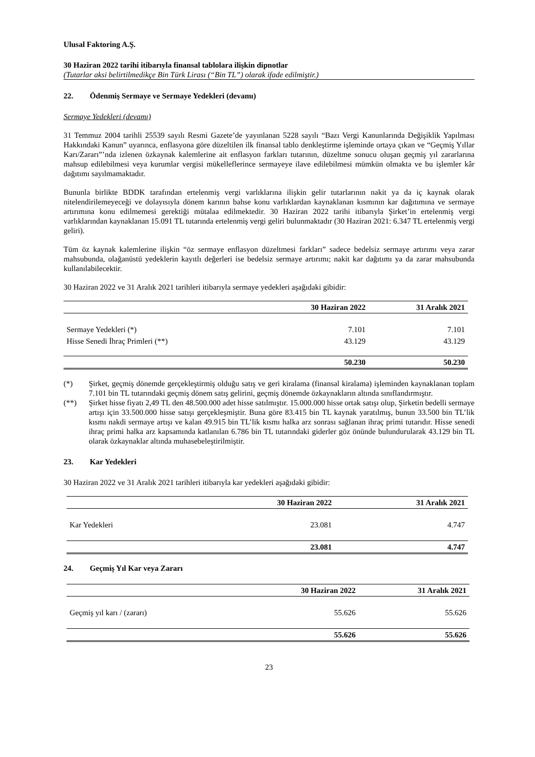Ulusal Faktoring A.Ş.
30 Haziran 2022 tarihi itibarıyla finansal tablolara ilişkin dipnotlar
(Tutarlar aksi belirtilmedikçe Bin Türk Lirası (“Bin TL”) olarak ifade edilmiştir.)
22. Ödenmiş Sermaye ve Sermaye Yedekleri (devamı)
Sermaye Yedekleri (devamı)
31 Temmuz 2004 tarihli 25539 sayılı Resmi Gazete’de yayınlanan 5228 sayılı “Bazı Vergi Kanunlarında Değişiklik Yapılması Hakkındaki Kanun” uyarınca, enflasyona göre düzeltilen ilk finansal tablo denkleştirme işleminde ortaya çıkan ve “Geçmiş Yıllar Karı/Zararı”’nda izlenen özkaynak kalemlerine ait enflasyon farkları tutarının, düzeltme sonucu oluşan geçmiş yıl zararlarına mahsup edilebilmesi veya kurumlar vergisi mükelleflerince sermayeye ilave edilebilmesi mümkün olmakta ve bu işlemler kâr dağıtımı sayılmamaktadır.
Bununla birlikte BDDK tarafından ertelenmiş vergi varlıklarına ilişkin gelir tutarlarının nakit ya da iç kaynak olarak nitelendirilemeyeceği ve dolayısıyla dönem karının bahse konu varlıklardan kaynaklanan kısmının kar dağıtımına ve sermaye artırımına konu edilmemesi gerektiği mütalaa edilmektedir. 30 Haziran 2022 tarihi itibarıyla Şirket’in ertelenmiş vergi varlıklarından kaynaklanan 15.091 TL tutarında ertelenmiş vergi geliri bulunmaktadır (30 Haziran 2021: 6.347 TL ertelenmiş vergi geliri).
Tüm öz kaynak kalemlerine ilişkin “öz sermaye enflasyon düzeltmesi farkları” sadece bedelsiz sermaye artırımı veya zarar mahsubunda, olağanüstü yedeklerin kayıtlı değerleri ise bedelsiz sermaye artırımı; nakit kar dağıtımı ya da zarar mahsubunda kullanılabilecektir.
30 Haziran 2022 ve 31 Aralık 2021 tarihleri itibarıyla sermaye yedekleri aşağıdaki gibidir:
| | 30 Haziran 2022 | 31 Aralık 2021 |
| --- | --- | --- |
| Sermaye Yedekleri (*) | 7.101 | 7.101 |
| Hisse Senedi İhraç Primleri (**) | 43.129 | 43.129 |
| | 50.230 | 50.230 |
(*) Şirket, geçmiş dönemde gerçekleştirmiş olduğu satış ve geri kiralama (finansal kiralama) işleminden kaynaklanan toplam 7.101 bin TL tutarındaki geçmiş dönem satış gelirini, geçmiş dönemde özkaynakların altında sınıflandırmıştır.
(**) Şirket hisse fiyatı 2,49 TL den 48.500.000 adet hisse satılmıştır. 15.000.000 hisse ortak satışı olup, Şirketin bedelli sermaye artışı için 33.500.000 hisse satışı gerçekleşmiştir. Buna göre 83.415 bin TL kaynak yaratılmış, bunun 33.500 bin TL’lik kısmı nakdi sermaye artışı ve kalan 49.915 bin TL’lik kısmı halka arz sonrası sağlanan ihraç primi tutarıdır. Hisse senedi ihraç primi halka arz kapsamında katlanılan 6.786 bin TL tutarındaki giderler göz önünde bulundurularak 43.129 bin TL olarak özkaynaklar altında muhasebeleştirilmiştir.
23. Kar Yedekleri
30 Haziran 2022 ve 31 Aralık 2021 tarihleri itibarıyla kar yedekleri aşağıdaki gibidir:
| | 30 Haziran 2022 | 31 Aralık 2021 |
| --- | --- | --- |
| Kar Yedekleri | 23.081 | 4.747 |
| | 23.081 | 4.747 |
24. Geçmiş Yıl Kar veya Zararı
| | 30 Haziran 2022 | 31 Aralık 2021 |
| --- | --- | --- |
| Geçmiş yıl karı / (zararı) | 55.626 | 55.626 |
| | 55.626 | 55.626 |
23